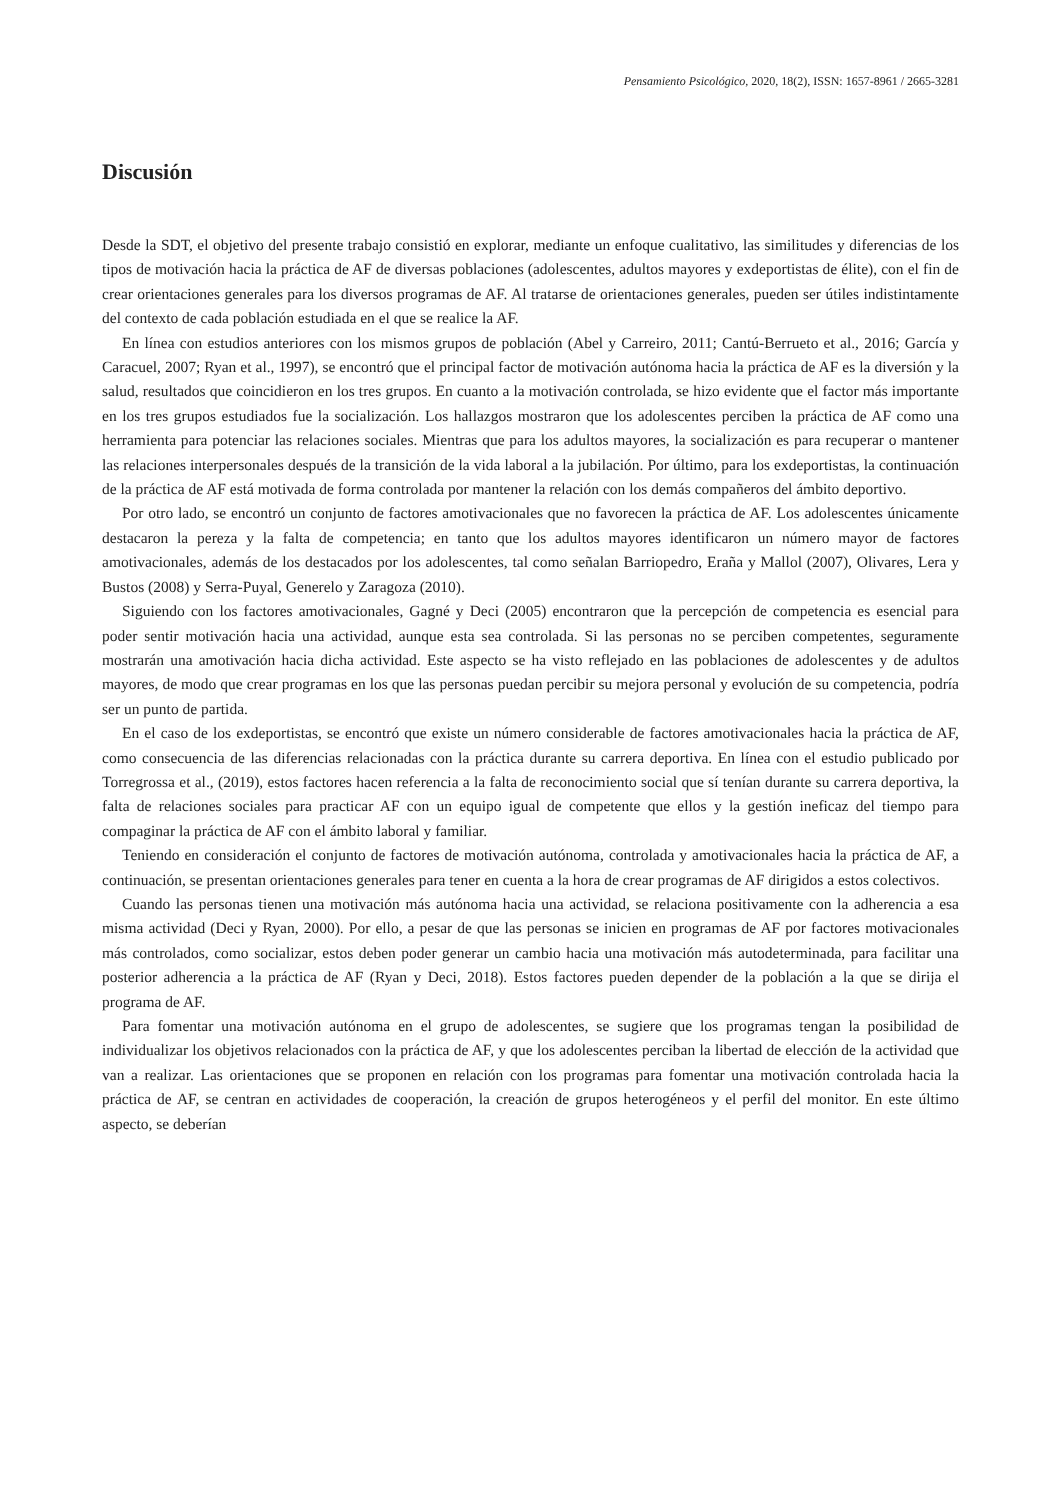Pensamiento Psicológico, 2020, 18(2), ISSN: 1657-8961 / 2665-3281
Discusión
Desde la SDT, el objetivo del presente trabajo consistió en explorar, mediante un enfoque cualitativo, las similitudes y diferencias de los tipos de motivación hacia la práctica de AF de diversas poblaciones (adolescentes, adultos mayores y exdeportistas de élite), con el fin de crear orientaciones generales para los diversos programas de AF. Al tratarse de orientaciones generales, pueden ser útiles indistintamente del contexto de cada población estudiada en el que se realice la AF.
En línea con estudios anteriores con los mismos grupos de población (Abel y Carreiro, 2011; Cantú-Berrueto et al., 2016; García y Caracuel, 2007; Ryan et al., 1997), se encontró que el principal factor de motivación autónoma hacia la práctica de AF es la diversión y la salud, resultados que coincidieron en los tres grupos. En cuanto a la motivación controlada, se hizo evidente que el factor más importante en los tres grupos estudiados fue la socialización. Los hallazgos mostraron que los adolescentes perciben la práctica de AF como una herramienta para potenciar las relaciones sociales. Mientras que para los adultos mayores, la socialización es para recuperar o mantener las relaciones interpersonales después de la transición de la vida laboral a la jubilación. Por último, para los exdeportistas, la continuación de la práctica de AF está motivada de forma controlada por mantener la relación con los demás compañeros del ámbito deportivo.
Por otro lado, se encontró un conjunto de factores amotivacionales que no favorecen la práctica de AF. Los adolescentes únicamente destacaron la pereza y la falta de competencia; en tanto que los adultos mayores identificaron un número mayor de factores amotivacionales, además de los destacados por los adolescentes, tal como señalan Barriopedro, Eraña y Mallol (2007), Olivares, Lera y Bustos (2008) y Serra-Puyal, Generelo y Zaragoza (2010).
Siguiendo con los factores amotivacionales, Gagné y Deci (2005) encontraron que la percepción de competencia es esencial para poder sentir motivación hacia una actividad, aunque esta sea controlada. Si las personas no se perciben competentes, seguramente mostrarán una amotivación hacia dicha actividad. Este aspecto se ha visto reflejado en las poblaciones de adolescentes y de adultos mayores, de modo que crear programas en los que las personas puedan percibir su mejora personal y evolución de su competencia, podría ser un punto de partida.
En el caso de los exdeportistas, se encontró que existe un número considerable de factores amotivacionales hacia la práctica de AF, como consecuencia de las diferencias relacionadas con la práctica durante su carrera deportiva. En línea con el estudio publicado por Torregrossa et al., (2019), estos factores hacen referencia a la falta de reconocimiento social que sí tenían durante su carrera deportiva, la falta de relaciones sociales para practicar AF con un equipo igual de competente que ellos y la gestión ineficaz del tiempo para compaginar la práctica de AF con el ámbito laboral y familiar.
Teniendo en consideración el conjunto de factores de motivación autónoma, controlada y amotivacionales hacia la práctica de AF, a continuación, se presentan orientaciones generales para tener en cuenta a la hora de crear programas de AF dirigidos a estos colectivos.
Cuando las personas tienen una motivación más autónoma hacia una actividad, se relaciona positivamente con la adherencia a esa misma actividad (Deci y Ryan, 2000). Por ello, a pesar de que las personas se inicien en programas de AF por factores motivacionales más controlados, como socializar, estos deben poder generar un cambio hacia una motivación más autodeterminada, para facilitar una posterior adherencia a la práctica de AF (Ryan y Deci, 2018). Estos factores pueden depender de la población a la que se dirija el programa de AF.
Para fomentar una motivación autónoma en el grupo de adolescentes, se sugiere que los programas tengan la posibilidad de individualizar los objetivos relacionados con la práctica de AF, y que los adolescentes perciban la libertad de elección de la actividad que van a realizar. Las orientaciones que se proponen en relación con los programas para fomentar una motivación controlada hacia la práctica de AF, se centran en actividades de cooperación, la creación de grupos heterogéneos y el perfil del monitor. En este último aspecto, se deberían